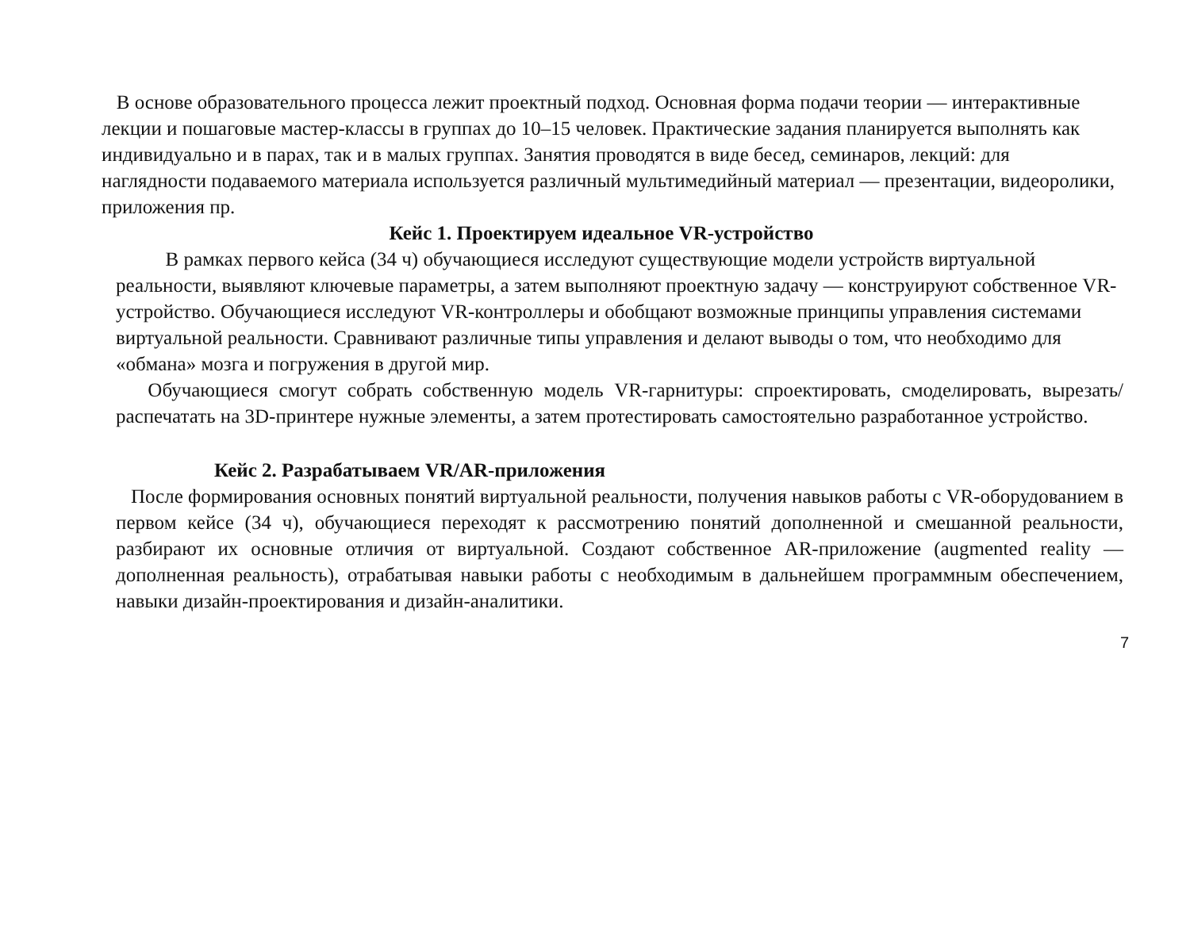В основе образовательного процесса лежит проектный подход. Основная форма подачи теории — интерактивные лекции и пошаговые мастер-классы в группах до 10–15 человек. Практические задания планируется выполнять как индивидуально и в парах, так и в малых группах. Занятия проводятся в виде бесед, семинаров, лекций: для наглядности подаваемого материала используется различный мультимедийный материал — презентации, видеоролики, приложения пр.
Кейс 1. Проектируем идеальное VR-устройство
В рамках первого кейса (34 ч) обучающиеся исследуют существующие модели устройств виртуальной реальности, выявляют ключевые параметры, а затем выполняют проектную задачу — конструируют собственное VR-устройство. Обучающиеся исследуют VR-контроллеры и обобщают возможные принципы управления системами виртуальной реальности. Сравнивают различные типы управления и делают выводы о том, что необходимо для «обмана» мозга и погружения в другой мир.
Обучающиеся смогут собрать собственную модель VR-гарнитуры: спроектировать, смоделировать, вырезать/распечатать на 3D-принтере нужные элементы, а затем протестировать самостоятельно разработанное устройство.
Кейс 2. Разрабатываем VR/AR-приложения
После формирования основных понятий виртуальной реальности, получения навыков работы с VR-оборудованием в первом кейсе (34 ч), обучающиеся переходят к рассмотрению понятий дополненной и смешанной реальности, разбирают их основные отличия от виртуальной. Создают собственное AR-приложение (augmented reality — дополненная реальность), отрабатывая навыки работы с необходимым в дальнейшем программным обеспечением, навыки дизайн-проектирования и дизайн-аналитики.
7